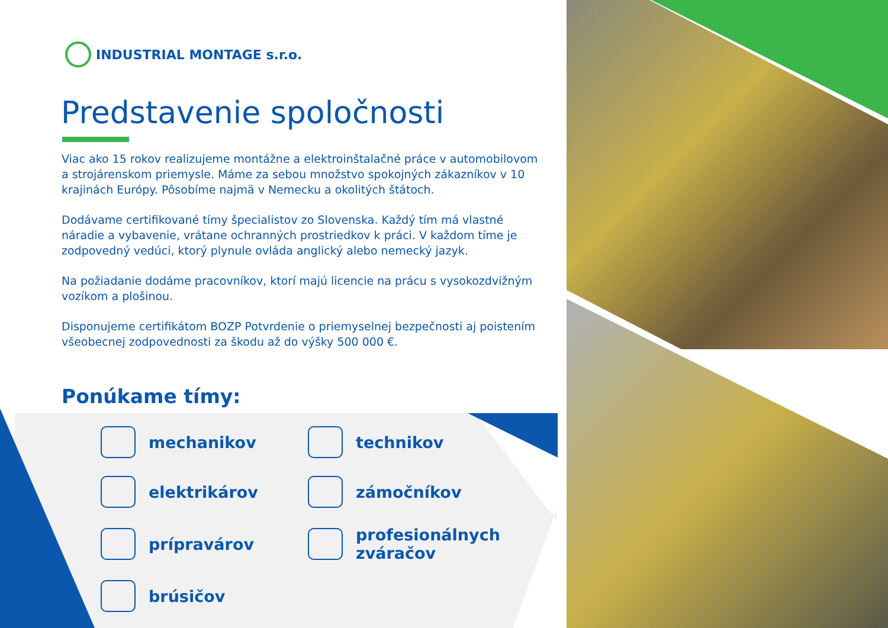INDUSTRIAL MONTAGE s.r.o.
Predstavenie spoločnosti
Viac ako 15 rokov realizujeme montážne a elektroinštalačné práce v automobilovom a strojárenskom priemysle. Máme za sebou množstvo spokojných zákazníkov v 10 krajinách Európy. Pôsobíme najmä v Nemecku a okolitých štátoch.
Dodávame certifikované tímy špecialistov zo Slovenska. Každý tím má vlastné náradie a vybavenie, vrátane ochranných prostriedkov k práci. V každom tíme je zodpovedný vedúci, ktorý plynule ovláda anglický alebo nemecký jazyk.
Na požiadanie dodáme pracovníkov, ktorí majú licencie na prácu s vysokozdvižným vozíkom a plošinou.
Disponujeme certifikátom BOZP Potvrdenie o priemyselnej bezpečnosti aj poistením všeobecnej zodpovednosti za škodu až do výšky 500 000 €.
Ponúkame tímy:
mechanikov
technikov
elektrikárov
zámočníkov
prípravárov
profesionálnych
zváračov
brúsičov